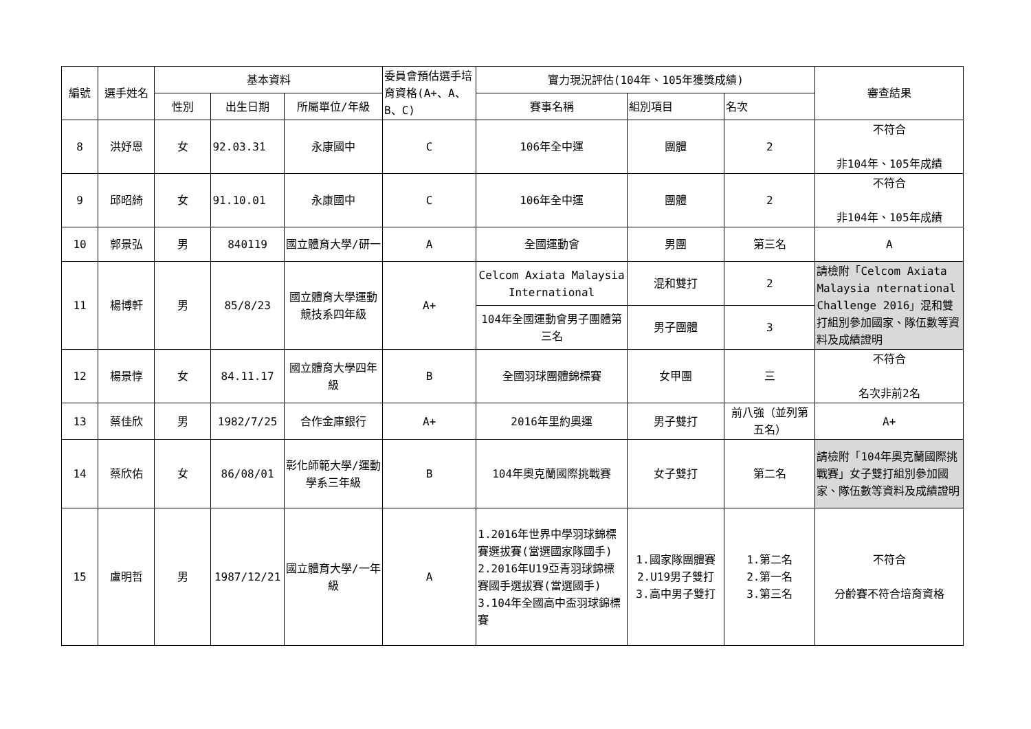| 編號 | 選手姓名 | 基本資料 | | | 委員會預估選手培育資格(A+、A、B、C) | 實力現況評估(104年、105年獲獎成績) | | | 審查結果 |
| --- | --- | --- | --- | --- | --- | --- | --- | --- | --- |
| | | 性別 | 出生日期 | 所屬單位/年級 | | 賽事名稱 | 組別項目 | 名次 | |
| 8 | 洪妤恩 | 女 | 92.03.31 | 永康國中 | C | 106年全中運 | 團體 | 2 | 不符合 非104年、105年成績 |
| 9 | 邱昭綺 | 女 | 91.10.01 | 永康國中 | C | 106年全中運 | 團體 | 2 | 不符合 非104年、105年成績 |
| 10 | 郭景弘 | 男 | 840119 | 國立體育大學/研一 | A | 全國運動會 | 男團 | 第三名 | A |
| 11 | 楊博軒 | 男 | 85/8/23 | 國立體育大學運動競技系四年級 | A+ | Celcom Axiata Malaysia International | 混和雙打 | 2 | 請檢附「Celcom Axiata Malaysia nternational Challenge 2016」混和雙打組別參加國家、隊伍數等資料及成績證明 |
| | | | | | | 104年全國運動會男子團體第三名 | 男子團體 | 3 | |
| 12 | 楊景惇 | 女 | 84.11.17 | 國立體育大學四年級 | B | 全國羽球團體錦標賽 | 女甲團 | 三 | 不符合 名次非前2名 |
| 13 | 蔡佳欣 | 男 | 1982/7/25 | 合作金庫銀行 | A+ | 2016年里約奧運 | 男子雙打 | 前八強（並列第五名） | A+ |
| 14 | 蔡欣佑 | 女 | 86/08/01 | 彰化師範大學/運動學系三年級 | B | 104年奧克蘭國際挑戰賽 | 女子雙打 | 第二名 | 請檢附「104年奧克蘭國際挑戰賽」女子雙打組別參加國家、隊伍數等資料及成績證明 |
| 15 | 盧明哲 | 男 | 1987/12/21 | 國立體育大學/一年級 | A | 1.2016年世界中學羽球錦標賽選拔賽(當選國家隊國手) 2.2016年U19亞青羽球錦標賽國手選拔賽(當選國手) 3.104年全國高中盃羽球錦標賽 | 1.國家隊團體賽 2.U19男子雙打 3.高中男子雙打 | 1.第二名 2.第一名 3.第三名 | 不符合 分齡賽不符合培育資格 |